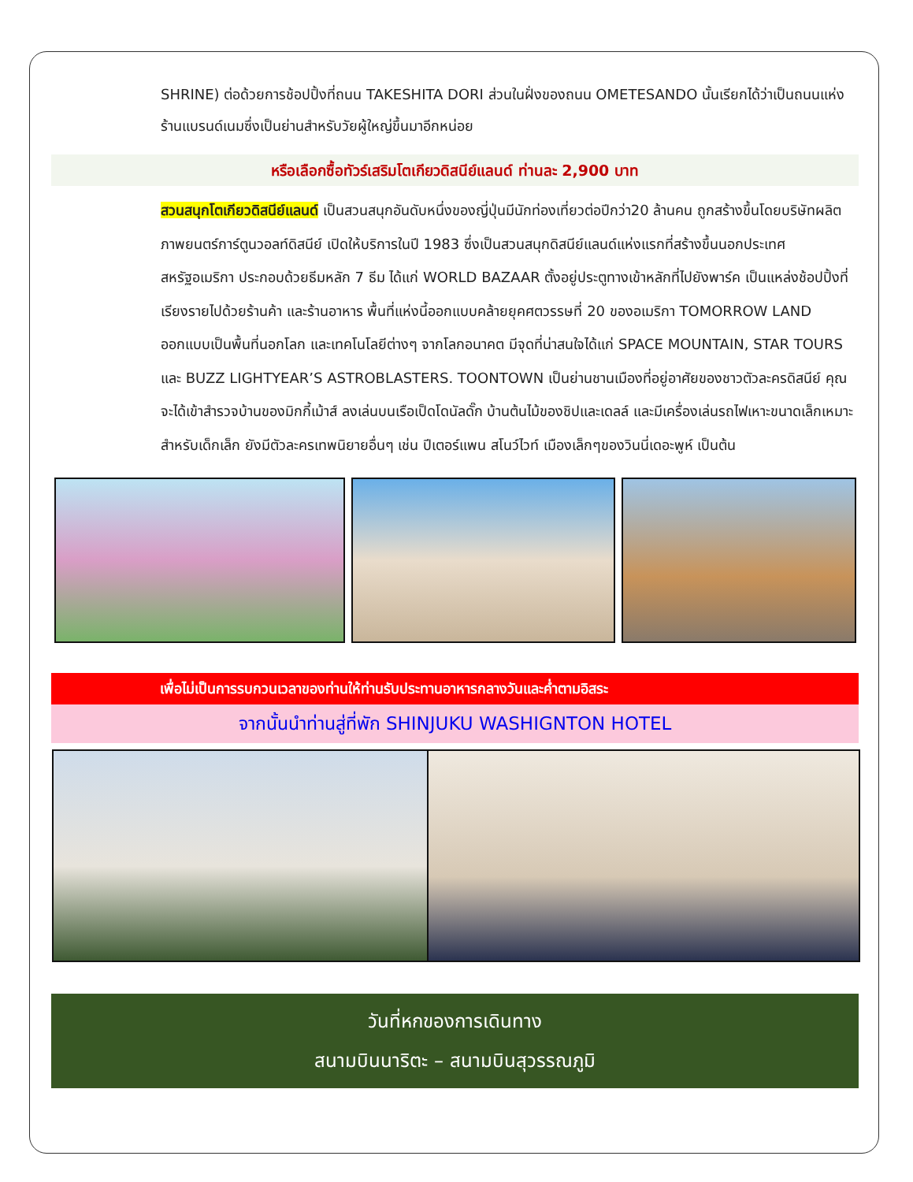SHRINE) ต่อด้วยการช้อปปิ้งที่ถนน TAKESHITA DORI ส่วนในฝั่งของถนน OMETESANDO นั้นเรียกได้ว่าเป็นถนนแห่งร้านแบรนด์เนมซึ่งเป็นย่านสำหรับวัยผู้ใหญ่ขึ้นมาอีกหน่อย
หรือเลือกซื้อทัวร์เสริมโตเกียวดิสนีย์แลนด์ ท่านละ 2,900 บาท
สวนสนุกโตเกียวดิสนีย์แลนด์ เป็นสวนสนุกอันดับหนึ่งของญี่ปุ่นมีนักท่องเที่ยวต่อปีกว่า20 ล้านคน ถูกสร้างขึ้นโดยบริษัทผลิตภาพยนตร์การ์ตูนวอลท์ดิสนีย์ เปิดให้บริการในปี 1983 ซึ่งเป็นสวนสนุกดิสนีย์แลนด์แห่งแรกที่สร้างขึ้นนอกประเทศสหรัฐอเมริกา ประกอบด้วยธีมหลัก 7 ธีม ได้แก่ WORLD BAZAAR ตั้งอยู่ประตูทางเข้าหลักที่ไปยังพาร์ค เป็นแหล่งช้อปปิ้งที่เรียงรายไปด้วยร้านค้า และร้านอาหาร พื้นที่แห่งนี้ออกแบบคล้ายยุคศตวรรษที่ 20 ของอเมริกา TOMORROW LAND ออกแบบเป็นพื้นที่นอกโลก และเทคโนโลยีต่างๆ จากโลกอนาคต มีจุดที่น่าสนใจได้แก่ SPACE MOUNTAIN, STAR TOURS และ BUZZ LIGHTYEAR’S ASTROBLASTERS. TOONTOWN เป็นย่านชานเมืองที่อยู่อาศัยของชาวตัวละครดิสนีย์ คุณจะได้เข้าสำรวจบ้านของมิกกี้เม้าส์ ลงเล่นบนเรือเป็ดโดนัลดั๊ก บ้านต้นไม้ของชิปและเดลล์ และมีเครื่องเล่นรถไฟเหาะขนาดเล็กเหมาะสำหรับเด็กเล็ก ยังมีตัวละครเทพนิยายอื่นๆ เช่น ปีเตอร์แพน สโนว์ไวท์ เมืองเล็กๆของวินนี่เดอะพูห์ เป็นต้น
เพื่อไม่เป็นการรบกวนเวลาของท่านให้ท่านรับประทานอาหารกลางวันและค่ำตามอิสระ
จากนั้นนำท่านสู่ที่พัก SHINJUKU WASHIGNTON HOTEL
วันที่หกของการเดินทาง
สนามบินนาริตะ – สนามบินสุวรรณภูมิ